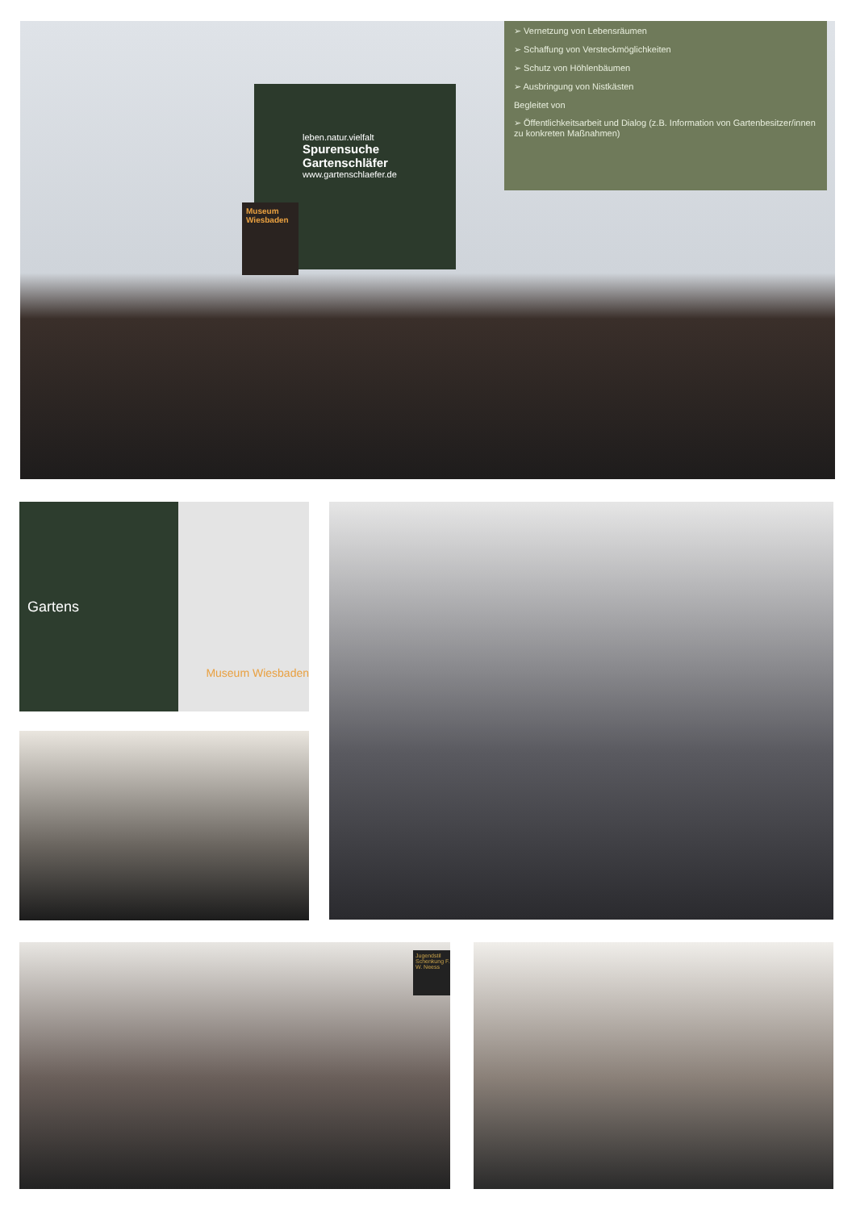➢ Vernetzung von Lebensräumen
➢ Schaffung von Versteckmöglichkeiten
➢ Schutz von Höhlenbäumen
➢ Ausbringung von Nistkästen
Begleitet von
➢ Öffentlichkeitsarbeit und Dialog (z.B. Information von Gartenbesitzer/innen zu konkreten Maßnahmen)
leben.natur.vielfalt
Spurensuche Gartenschläfer
www.gartenschlaefer.de
Museum Wiesbaden
Gartens
Museum Wiesbaden
Jugendstil Schenkung F. W. Neess